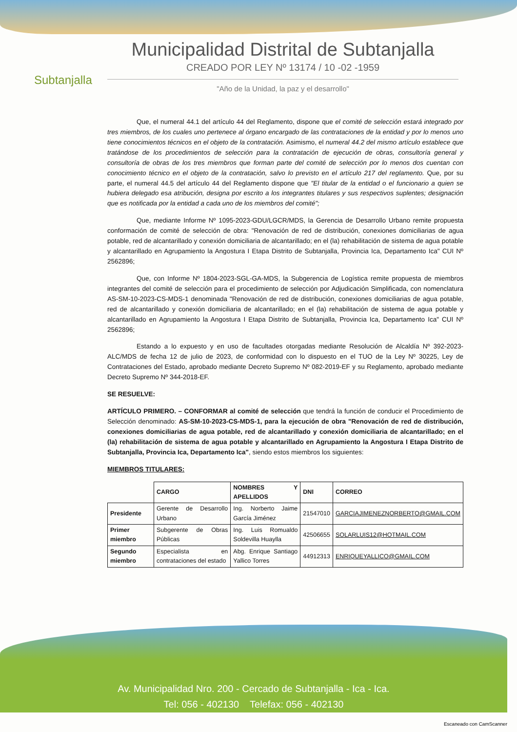Subtanjalla
Municipalidad Distrital de Subtanjalla
CREADO POR LEY Nº 13174 / 10 -02 -1959
"Año de la Unidad, la paz y el desarrollo"
Que, el numeral 44.1 del artículo 44 del Reglamento, dispone que el comité de selección estará integrado por tres miembros, de los cuales uno pertenece al órgano encargado de las contrataciones de la entidad y por lo menos uno tiene conocimientos técnicos en el objeto de la contratación. Asimismo, el numeral 44.2 del mismo artículo establece que tratándose de los procedimientos de selección para la contratación de ejecución de obras, consultoría general y consultoría de obras de los tres miembros que forman parte del comité de selección por lo menos dos cuentan con conocimiento técnico en el objeto de la contratación, salvo lo previsto en el artículo 217 del reglamento. Que, por su parte, el numeral 44.5 del artículo 44 del Reglamento dispone que "El titular de la entidad o el funcionario a quien se hubiera delegado esa atribución, designa por escrito a los integrantes titulares y sus respectivos suplentes; designación que es notificada por la entidad a cada uno de los miembros del comité";
Que, mediante Informe Nº 1095-2023-GDU/LGCR/MDS, la Gerencia de Desarrollo Urbano remite propuesta conformación de comité de selección de obra: "Renovación de red de distribución, conexiones domiciliarias de agua potable, red de alcantarillado y conexión domiciliaria de alcantarillado; en el (la) rehabilitación de sistema de agua potable y alcantarillado en Agrupamiento la Angostura I Etapa Distrito de Subtanjalla, Provincia Ica, Departamento Ica" CUI Nº 2562896;
Que, con Informe Nº 1804-2023-SGL-GA-MDS, la Subgerencia de Logística remite propuesta de miembros integrantes del comité de selección para el procedimiento de selección por Adjudicación Simplificada, con nomenclatura AS-SM-10-2023-CS-MDS-1 denominada "Renovación de red de distribución, conexiones domiciliarias de agua potable, red de alcantarillado y conexión domiciliaria de alcantarillado; en el (la) rehabilitación de sistema de agua potable y alcantarillado en Agrupamiento la Angostura I Etapa Distrito de Subtanjalla, Provincia Ica, Departamento Ica" CUI Nº 2562896;
Estando a lo expuesto y en uso de facultades otorgadas mediante Resolución de Alcaldía Nº 392-2023-ALC/MDS de fecha 12 de julio de 2023, de conformidad con lo dispuesto en el TUO de la Ley Nº 30225, Ley de Contrataciones del Estado, aprobado mediante Decreto Supremo Nº 082-2019-EF y su Reglamento, aprobado mediante Decreto Supremo Nº 344-2018-EF.
SE RESUELVE:
ARTÍCULO PRIMERO. – CONFORMAR al comité de selección que tendrá la función de conducir el Procedimiento de Selección denominado: AS-SM-10-2023-CS-MDS-1, para la ejecución de obra "Renovación de red de distribución, conexiones domiciliarias de agua potable, red de alcantarillado y conexión domiciliaria de alcantarillado; en el (la) rehabilitación de sistema de agua potable y alcantarillado en Agrupamiento la Angostura I Etapa Distrito de Subtanjalla, Provincia Ica, Departamento Ica", siendo estos miembros los siguientes:
MIEMBROS TITULARES:
| | CARGO | NOMBRES Y APELLIDOS | DNI | CORREO |
| --- | --- | --- | --- | --- |
| Presidente | Gerente de Desarrollo Urbano | Ing. Norberto Jaime García Jiménez | 21547010 | GARCIAJIMENEZNORBERTO@GMAIL.COM |
| Primer miembro | Subgerente de Obras Públicas | Ing. Luis Romualdo Soldevilla Huaylla | 42506655 | SOLARLUIS12@HOTMAIL.COM |
| Segundo miembro | Especialista en contrataciones del estado | Abg. Enrique Santiago Yallico Torres | 44912313 | ENRIQUEYALLICO@GMAIL.COM |
Av. Municipalidad Nro. 200 - Cercado de Subtanjalla - Ica - Ica.
Tel: 056 - 402130 Telefax: 056 - 402130
Escaneado con CamScanner